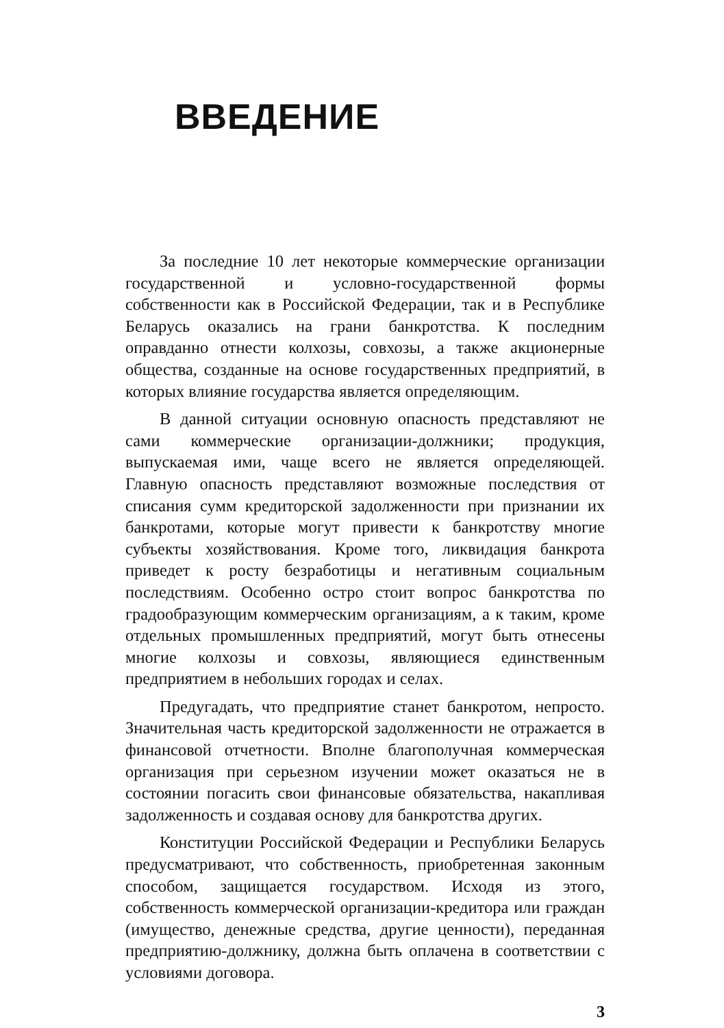ВВЕДЕНИЕ
За последние 10 лет некоторые коммерческие организации государственной и условно-государственной формы собственности как в Российской Федерации, так и в Республике Беларусь оказались на грани банкротства. К последним оправданно отнести колхозы, совхозы, а также акционерные общества, созданные на основе государственных предприятий, в которых влияние государства является определяющим.
В данной ситуации основную опасность представляют не сами коммерческие организации-должники; продукция, выпускаемая ими, чаще всего не является определяющей. Главную опасность представляют возможные последствия от списания сумм кредиторской задолженности при признании их банкротами, которые могут привести к банкротству многие субъекты хозяйствования. Кроме того, ликвидация банкрота приведет к росту безработицы и негативным социальным последствиям. Особенно остро стоит вопрос банкротства по градообразующим коммерческим организациям, а к таким, кроме отдельных промышленных предприятий, могут быть отнесены многие колхозы и совхозы, являющиеся единственным предприятием в небольших городах и селах.
Предугадать, что предприятие станет банкротом, непросто. Значительная часть кредиторской задолженности не отражается в финансовой отчетности. Вполне благополучная коммерческая организация при серьезном изучении может оказаться не в состоянии погасить свои финансовые обязательства, накапливая задолженность и создавая основу для банкротства других.
Конституции Российской Федерации и Республики Беларусь предусматривают, что собственность, приобретенная законным способом, защищается государством. Исходя из этого, собственность коммерческой организации-кредитора или граждан (имущество, денежные средства, другие ценности), переданная предприятию-должнику, должна быть оплачена в соответствии с условиями договора.
3